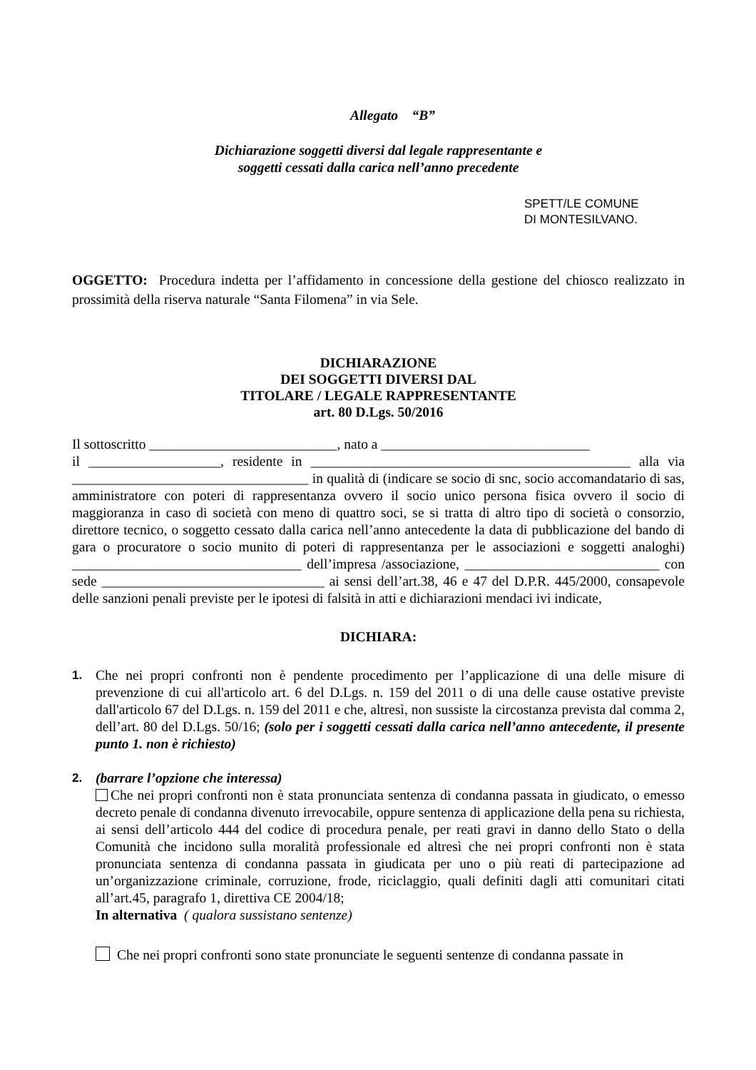Allegato “B”
Dichiarazione soggetti diversi dal legale rappresentante e
soggetti cessati dalla carica nell’anno precedente
SPETT/LE COMUNE
DI MONTESILVANO.
OGGETTO: Procedura indetta per l’affidamento in concessione della gestione del chiosco realizzato in prossimità della riserva naturale “Santa Filomena” in via Sele.
DICHIARAZIONE
DEI SOGGETTI DIVERSI DAL
TITOLARE / LEGALE RAPPRESENTANTE
art. 80 D.Lgs. 50/2016
Il sottoscritto ___________________________, nato a ______________________________
il ___________________, residente in ______________________________________________ alla via __________________________________ in qualità di (indicare se socio di snc, socio accomandatario di sas, amministratore con poteri di rappresentanza ovvero il socio unico persona fisica ovvero il socio di maggioranza in caso di società con meno di quattro soci, se si tratta di altro tipo di società o consorzio, direttore tecnico, o soggetto cessato dalla carica nell’anno antecedente la data di pubblicazione del bando di gara o procuratore o socio munito di poteri di rappresentanza per le associazioni e soggetti analoghi) _________________________________ dell’impresa /associazione, ____________________________ con sede ________________________________ ai sensi dell’art.38, 46 e 47 del D.P.R. 445/2000, consapevole delle sanzioni penali previste per le ipotesi di falsità in atti e dichiarazioni mendaci ivi indicate,
DICHIARA:
1. Che nei propri confronti non è pendente procedimento per l’applicazione di una delle misure di prevenzione di cui all'articolo art. 6 del D.Lgs. n. 159 del 2011 o di una delle cause ostative previste dall'articolo 67 del D.Lgs. n. 159 del 2011 e che, altresì, non sussiste la circostanza prevista dal comma 2, dell’art. 80 del D.Lgs. 50/16; (solo per i soggetti cessati dalla carica nell’anno antecedente, il presente punto 1. non è richiesto)
2. (barrare l’opzione che interessa)
Che nei propri confronti non è stata pronunciata sentenza di condanna passata in giudicato, o emesso decreto penale di condanna divenuto irrevocabile, oppure sentenza di applicazione della pena su richiesta, ai sensi dell’articolo 444 del codice di procedura penale, per reati gravi in danno dello Stato o della Comunità che incidono sulla moralità professionale ed altresì che nei propri confronti non è stata pronunciata sentenza di condanna passata in giudicata per uno o più reati di partecipazione ad un’organizzazione criminale, corruzione, frode, riciclaggio, quali definiti dagli atti comunitari citati all’art.45, paragrafo 1, direttiva CE 2004/18;
In alternativa ( qualora sussistano sentenze)
Che nei propri confronti sono state pronunciate le seguenti sentenze di condanna passate in